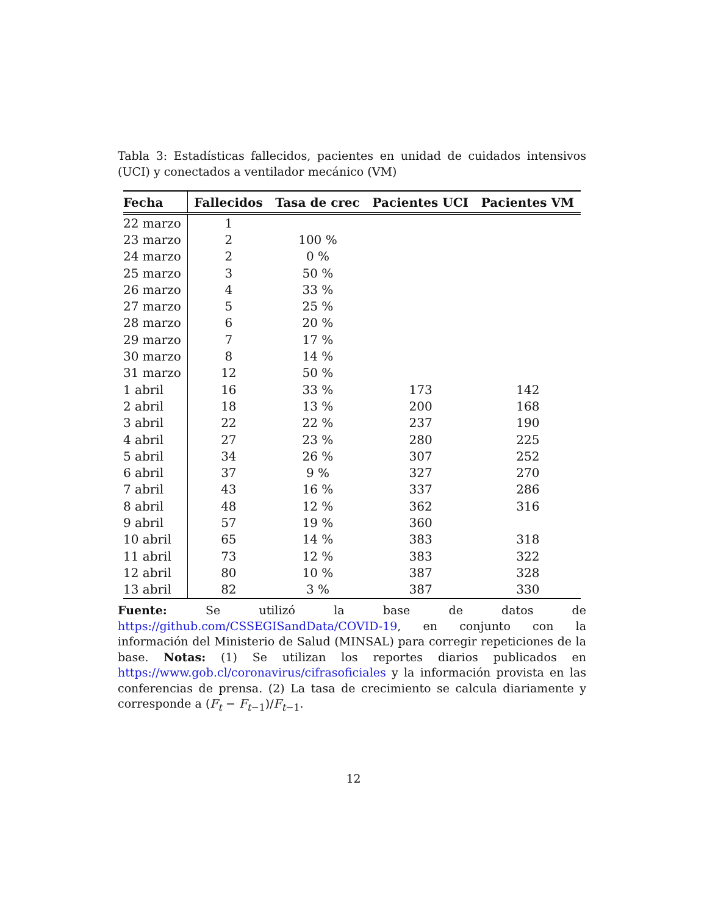Tabla 3: Estadísticas fallecidos, pacientes en unidad de cuidados intensivos (UCI) y conectados a ventilador mecánico (VM)
| Fecha | Fallecidos | Tasa de crec | Pacientes UCI | Pacientes VM |
| --- | --- | --- | --- | --- |
| 22 marzo | 1 | | | |
| 23 marzo | 2 | 100 % | | |
| 24 marzo | 2 | 0 % | | |
| 25 marzo | 3 | 50 % | | |
| 26 marzo | 4 | 33 % | | |
| 27 marzo | 5 | 25 % | | |
| 28 marzo | 6 | 20 % | | |
| 29 marzo | 7 | 17 % | | |
| 30 marzo | 8 | 14 % | | |
| 31 marzo | 12 | 50 % | | |
| 1 abril | 16 | 33 % | 173 | 142 |
| 2 abril | 18 | 13 % | 200 | 168 |
| 3 abril | 22 | 22 % | 237 | 190 |
| 4 abril | 27 | 23 % | 280 | 225 |
| 5 abril | 34 | 26 % | 307 | 252 |
| 6 abril | 37 | 9 % | 327 | 270 |
| 7 abril | 43 | 16 % | 337 | 286 |
| 8 abril | 48 | 12 % | 362 | 316 |
| 9 abril | 57 | 19 % | 360 | |
| 10 abril | 65 | 14 % | 383 | 318 |
| 11 abril | 73 | 12 % | 383 | 322 |
| 12 abril | 80 | 10 % | 387 | 328 |
| 13 abril | 82 | 3 % | 387 | 330 |
Fuente: Se utilizó la base de datos de https://github.com/CSSEGISandData/COVID-19, en conjunto con la información del Ministerio de Salud (MINSAL) para corregir repeticiones de la base. Notas: (1) Se utilizan los reportes diarios publicados en https://www.gob.cl/coronavirus/cifrasoficiales y la información provista en las conferencias de prensa. (2) La tasa de crecimiento se calcula diariamente y corresponde a (F<sub>t</sub> − F<sub>t−1</sub>)/F<sub>t−1</sub>.
12